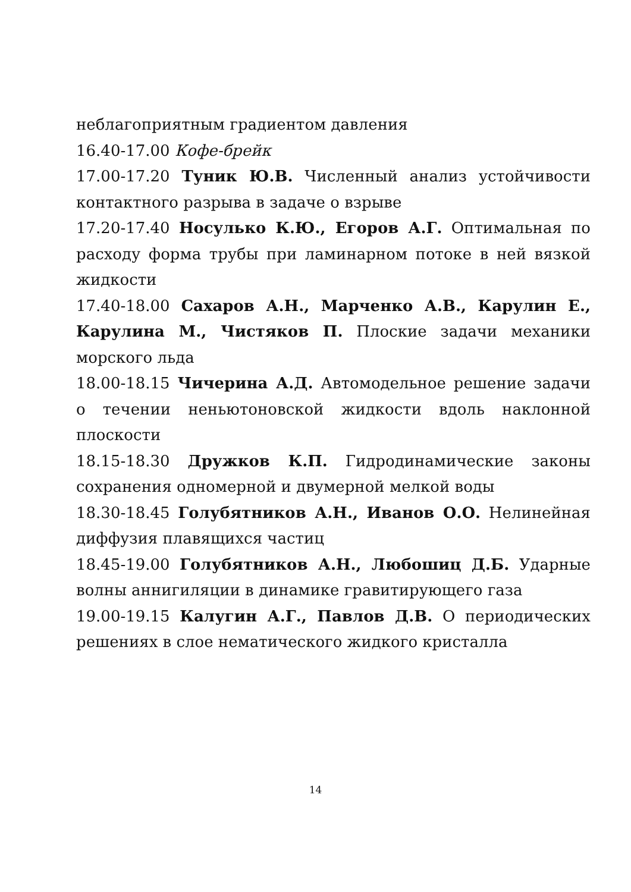неблагоприятным градиентом давления
16.40-17.00 Кофе-брейк
17.00-17.20 Туник Ю.В. Численный анализ устойчивости контактного разрыва в задаче о взрыве
17.20-17.40 Носулько К.Ю., Егоров А.Г. Оптимальная по расходу форма трубы при ламинарном потоке в ней вязкой жидкости
17.40-18.00 Сахаров А.Н., Марченко А.В., Карулин Е., Карулина М., Чистяков П. Плоские задачи механики морского льда
18.00-18.15 Чичерина А.Д. Автомодельное решение задачи о течении неньютоновской жидкости вдоль наклонной плоскости
18.15-18.30 Дружков К.П. Гидродинамические законы сохранения одномерной и двумерной мелкой воды
18.30-18.45 Голубятников А.Н., Иванов О.О. Нелинейная диффузия плавящихся частиц
18.45-19.00 Голубятников А.Н., Любошиц Д.Б. Ударные волны аннигиляции в динамике гравитирующего газа
19.00-19.15 Калугин А.Г., Павлов Д.В. О периодических решениях в слое нематического жидкого кристалла
14